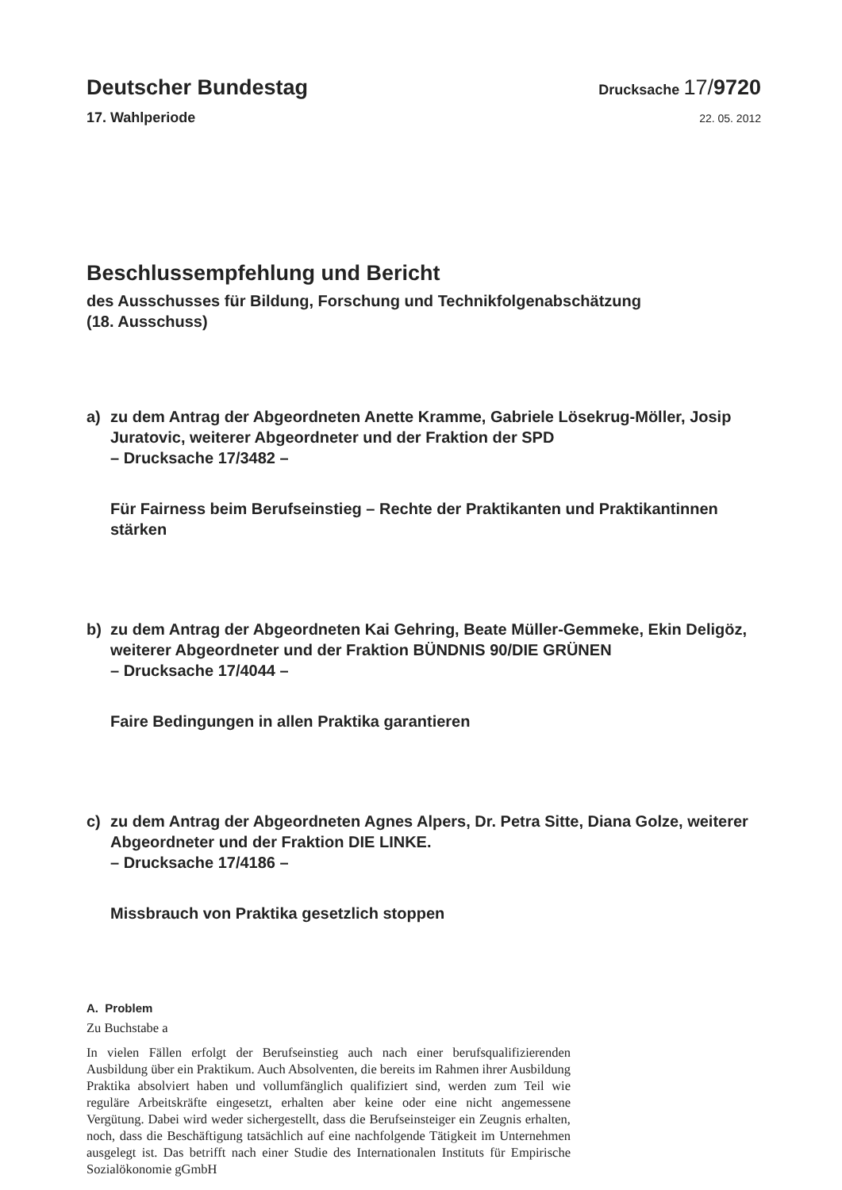Deutscher Bundestag
Drucksache 17/9720
17. Wahlperiode
22. 05. 2012
Beschlussempfehlung und Bericht
des Ausschusses für Bildung, Forschung und Technikfolgenabschätzung
(18. Ausschuss)
a) zu dem Antrag der Abgeordneten Anette Kramme, Gabriele Lösekrug-Möller, Josip Juratovic, weiterer Abgeordneter und der Fraktion der SPD
– Drucksache 17/3482 –
Für Fairness beim Berufseinstieg – Rechte der Praktikanten und Praktikantinnen stärken
b) zu dem Antrag der Abgeordneten Kai Gehring, Beate Müller-Gemmeke, Ekin Deligöz, weiterer Abgeordneter und der Fraktion BÜNDNIS 90/DIE GRÜNEN
– Drucksache 17/4044 –
Faire Bedingungen in allen Praktika garantieren
c) zu dem Antrag der Abgeordneten Agnes Alpers, Dr. Petra Sitte, Diana Golze, weiterer Abgeordneter und der Fraktion DIE LINKE.
– Drucksache 17/4186 –
Missbrauch von Praktika gesetzlich stoppen
A. Problem
Zu Buchstabe a
In vielen Fällen erfolgt der Berufseinstieg auch nach einer berufsqualifizierenden Ausbildung über ein Praktikum. Auch Absolventen, die bereits im Rahmen ihrer Ausbildung Praktika absolviert haben und vollumfänglich qualifiziert sind, werden zum Teil wie reguläre Arbeitskräfte eingesetzt, erhalten aber keine oder eine nicht angemessene Vergütung. Dabei wird weder sichergestellt, dass die Berufseinsteiger ein Zeugnis erhalten, noch, dass die Beschäftigung tatsächlich auf eine nachfolgende Tätigkeit im Unternehmen ausgelegt ist. Das betrifft nach einer Studie des Internationalen Instituts für Empirische Sozialökonomie gGmbH